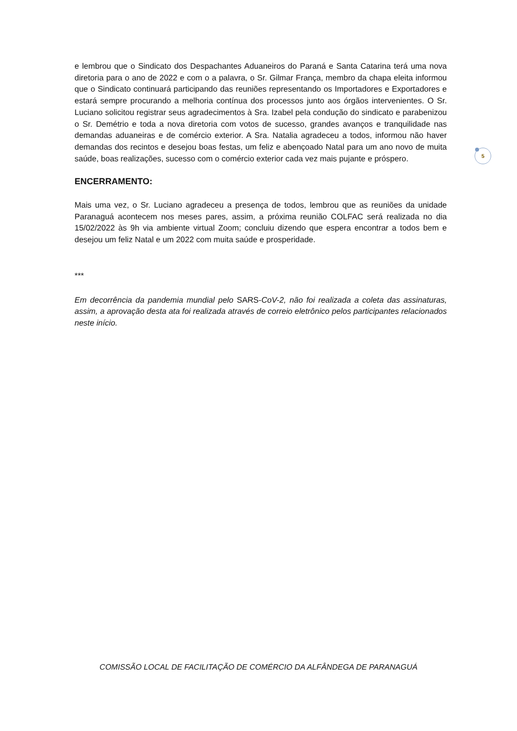e lembrou que o Sindicato dos Despachantes Aduaneiros do Paraná e Santa Catarina terá uma nova diretoria para o ano de 2022 e com o a palavra, o Sr. Gilmar França, membro da chapa eleita informou que o Sindicato continuará participando das reuniões representando os Importadores e Exportadores e estará sempre procurando a melhoria contínua dos processos junto aos órgãos intervenientes. O Sr. Luciano solicitou registrar seus agradecimentos à Sra. Izabel pela condução do sindicato e parabenizou o Sr. Demétrio e toda a nova diretoria com votos de sucesso, grandes avanços e tranquilidade nas demandas aduaneiras e de comércio exterior. A Sra. Natalia agradeceu a todos, informou não haver demandas dos recintos e desejou boas festas, um feliz e abençoado Natal para um ano novo de muita saúde, boas realizações, sucesso com o comércio exterior cada vez mais pujante e próspero.
ENCERRAMENTO:
Mais uma vez, o Sr. Luciano agradeceu a presença de todos, lembrou que as reuniões da unidade Paranaguá acontecem nos meses pares, assim, a próxima reunião COLFAC será realizada no dia 15/02/2022 às 9h via ambiente virtual Zoom; concluiu dizendo que espera encontrar a todos bem e desejou um feliz Natal e um 2022 com muita saúde e prosperidade.
***
Em decorrência da pandemia mundial pelo SARS-CoV-2, não foi realizada a coleta das assinaturas, assim, a aprovação desta ata foi realizada através de correio eletrônico pelos participantes relacionados neste início.
5
COMISSÃO LOCAL DE FACILITAÇÃO DE COMÉRCIO DA ALFÂNDEGA DE PARANAGUÁ